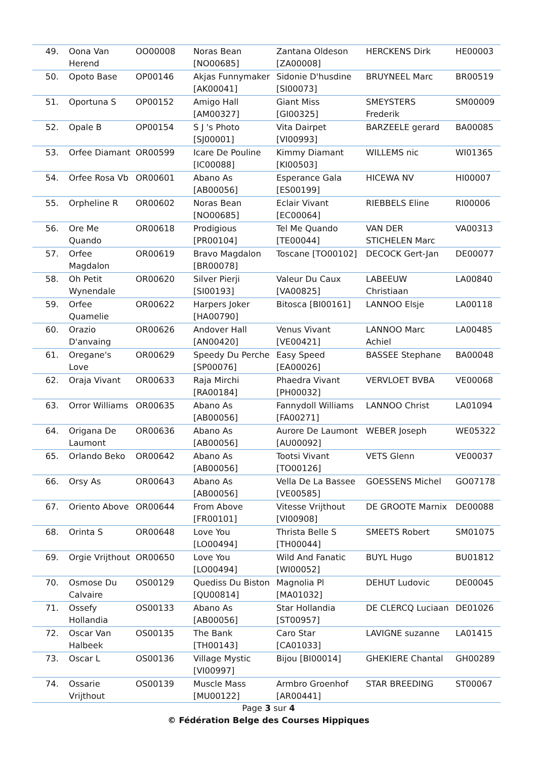| 49. | Oona Van Herend | OO00008 | Noras Bean [NO00685] | Zantana Oldeson [ZA00008] | HERCKENS Dirk | HE00003 |
| 50. | Opoto Base | OP00146 | Akjas Funnymaker [AK00041] | Sidonie D'husdine [SI00073] | BRUYNEEL Marc | BR00519 |
| 51. | Oportuna S | OP00152 | Amigo Hall [AM00327] | Giant Miss [GI00325] | SMEYSTERS Frederik | SM00009 |
| 52. | Opale B | OP00154 | S J 's Photo [SJ00001] | Vita Dairpet [VI00993] | BARZEELE gerard | BA00085 |
| 53. | Orfee Diamant | OR00599 | Icare De Pouline [IC00088] | Kimmy Diamant [KI00503] | WILLEMS nic | WI01365 |
| 54. | Orfee Rosa Vb | OR00601 | Abano As [AB00056] | Esperance Gala [ES00199] | HICEWA NV | HI00007 |
| 55. | Orpheline R | OR00602 | Noras Bean [NO00685] | Eclair Vivant [EC00064] | RIEBBELS Eline | RI00006 |
| 56. | Ore Me Quando | OR00618 | Prodigious [PR00104] | Tel Me Quando [TE00044] | VAN DER STICHELEN Marc | VA00313 |
| 57. | Orfee Magdalon | OR00619 | Bravo Magdalon [BR00078] | Toscane [TO00102] | DECOCK Gert-Jan | DE00077 |
| 58. | Oh Petit Wynendale | OR00620 | Silver Pierji [SI00193] | Valeur Du Caux [VA00825] | LABEEUW Christiaan | LA00840 |
| 59. | Orfee Quamelie | OR00622 | Harpers Joker [HA00790] | Bitosca [BI00161] | LANNOO Elsje | LA00118 |
| 60. | Orazio D'anvaing | OR00626 | Andover Hall [AN00420] | Venus Vivant [VE00421] | LANNOO Marc Achiel | LA00485 |
| 61. | Oregane's Love | OR00629 | Speedy Du Perche [SP00076] | Easy Speed [EA00026] | BASSEE Stephane | BA00048 |
| 62. | Oraja Vivant | OR00633 | Raja Mirchi [RA00184] | Phaedra Vivant [PH00032] | VERVLOET BVBA | VE00068 |
| 63. | Orror Williams | OR00635 | Abano As [AB00056] | Fannydoll Williams [FA00271] | LANNOO Christ | LA01094 |
| 64. | Origana De Laumont | OR00636 | Abano As [AB00056] | Aurore De Laumont [AU00092] | WEBER Joseph | WE05322 |
| 65. | Orlando Beko | OR00642 | Abano As [AB00056] | Tootsi Vivant [TO00126] | VETS Glenn | VE00037 |
| 66. | Orsy As | OR00643 | Abano As [AB00056] | Vella De La Bassee [VE00585] | GOESSENS Michel | GO07178 |
| 67. | Oriento Above | OR00644 | From Above [FR00101] | Vitesse Vrijthout [VI00908] | DE GROOTE Marnix | DE00088 |
| 68. | Orinta S | OR00648 | Love You [LO00494] | Thrista Belle S [TH00044] | SMEETS Robert | SM01075 |
| 69. | Orgie Vrijthout | OR00650 | Love You [LO00494] | Wild And Fanatic [WI00052] | BUYL Hugo | BU01812 |
| 70. | Osmose Du Calvaire | OS00129 | Quediss Du Biston [QU00814] | Magnolia Pl [MA01032] | DEHUT Ludovic | DE00045 |
| 71. | Ossefy Hollandia | OS00133 | Abano As [AB00056] | Star Hollandia [ST00957] | DE CLERCQ Luciaan | DE01026 |
| 72. | Oscar Van Halbeek | OS00135 | The Bank [TH00143] | Caro Star [CA01033] | LAVIGNE suzanne | LA01415 |
| 73. | Oscar L | OS00136 | Village Mystic [VI00997] | Bijou [BI00014] | GHEKIERE Chantal | GH00289 |
| 74. | Ossarie Vrijthout | OS00139 | Muscle Mass [MU00122] | Armbro Groenhof [AR00441] | STAR BREEDING | ST00067 |
Page 3 sur 4
© Fédération Belge des Courses Hippiques